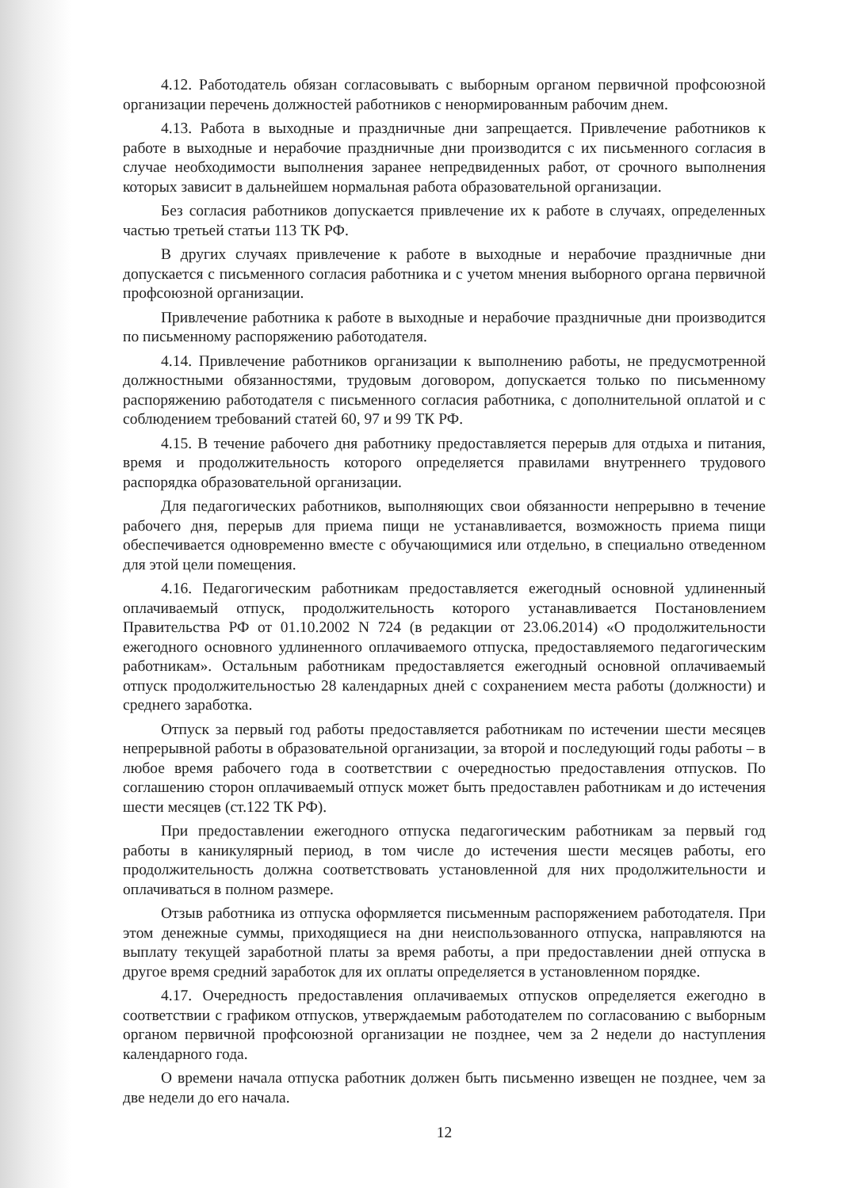4.12. Работодатель обязан согласовывать с выборным органом первичной профсоюзной организации перечень должностей работников с ненормированным рабочим днем.
4.13. Работа в выходные и праздничные дни запрещается. Привлечение работников к работе в выходные и нерабочие праздничные дни производится с их письменного согласия в случае необходимости выполнения заранее непредвиденных работ, от срочного выполнения которых зависит в дальнейшем нормальная работа образовательной организации.
Без согласия работников допускается привлечение их к работе в случаях, определенных частью третьей статьи 113 ТК РФ.
В других случаях привлечение к работе в выходные и нерабочие праздничные дни допускается с письменного согласия работника и с учетом мнения выборного органа первичной профсоюзной организации.
Привлечение работника к работе в выходные и нерабочие праздничные дни производится по письменному распоряжению работодателя.
4.14. Привлечение работников организации к выполнению работы, не предусмотренной должностными обязанностями, трудовым договором, допускается только по письменному распоряжению работодателя с письменного согласия работника, с дополнительной оплатой и с соблюдением требований статей 60, 97 и 99 ТК РФ.
4.15. В течение рабочего дня работнику предоставляется перерыв для отдыха и питания, время и продолжительность которого определяется правилами внутреннего трудового распорядка образовательной организации.
Для педагогических работников, выполняющих свои обязанности непрерывно в течение рабочего дня, перерыв для приема пищи не устанавливается, возможность приема пищи обеспечивается одновременно вместе с обучающимися или отдельно, в специально отведенном для этой цели помещения.
4.16. Педагогическим работникам предоставляется ежегодный основной удлиненный оплачиваемый отпуск, продолжительность которого устанавливается Постановлением Правительства РФ от 01.10.2002 N 724 (в редакции от 23.06.2014) «О продолжительности ежегодного основного удлиненного оплачиваемого отпуска, предоставляемого педагогическим работникам». Остальным работникам предоставляется ежегодный основной оплачиваемый отпуск продолжительностью 28 календарных дней с сохранением места работы (должности) и среднего заработка.
Отпуск за первый год работы предоставляется работникам по истечении шести месяцев непрерывной работы в образовательной организации, за второй и последующий годы работы – в любое время рабочего года в соответствии с очередностью предоставления отпусков. По соглашению сторон оплачиваемый отпуск может быть предоставлен работникам и до истечения шести месяцев (ст.122 ТК РФ).
При предоставлении ежегодного отпуска педагогическим работникам за первый год работы в каникулярный период, в том числе до истечения шести месяцев работы, его продолжительность должна соответствовать установленной для них продолжительности и оплачиваться в полном размере.
Отзыв работника из отпуска оформляется письменным распоряжением работодателя. При этом денежные суммы, приходящиеся на дни неиспользованного отпуска, направляются на выплату текущей заработной платы за время работы, а при предоставлении дней отпуска в другое время средний заработок для их оплаты определяется в установленном порядке.
4.17. Очередность предоставления оплачиваемых отпусков определяется ежегодно в соответствии с графиком отпусков, утверждаемым работодателем по согласованию с выборным органом первичной профсоюзной организации не позднее, чем за 2 недели до наступления календарного года.
О времени начала отпуска работник должен быть письменно извещен не позднее, чем за две недели до его начала.
12